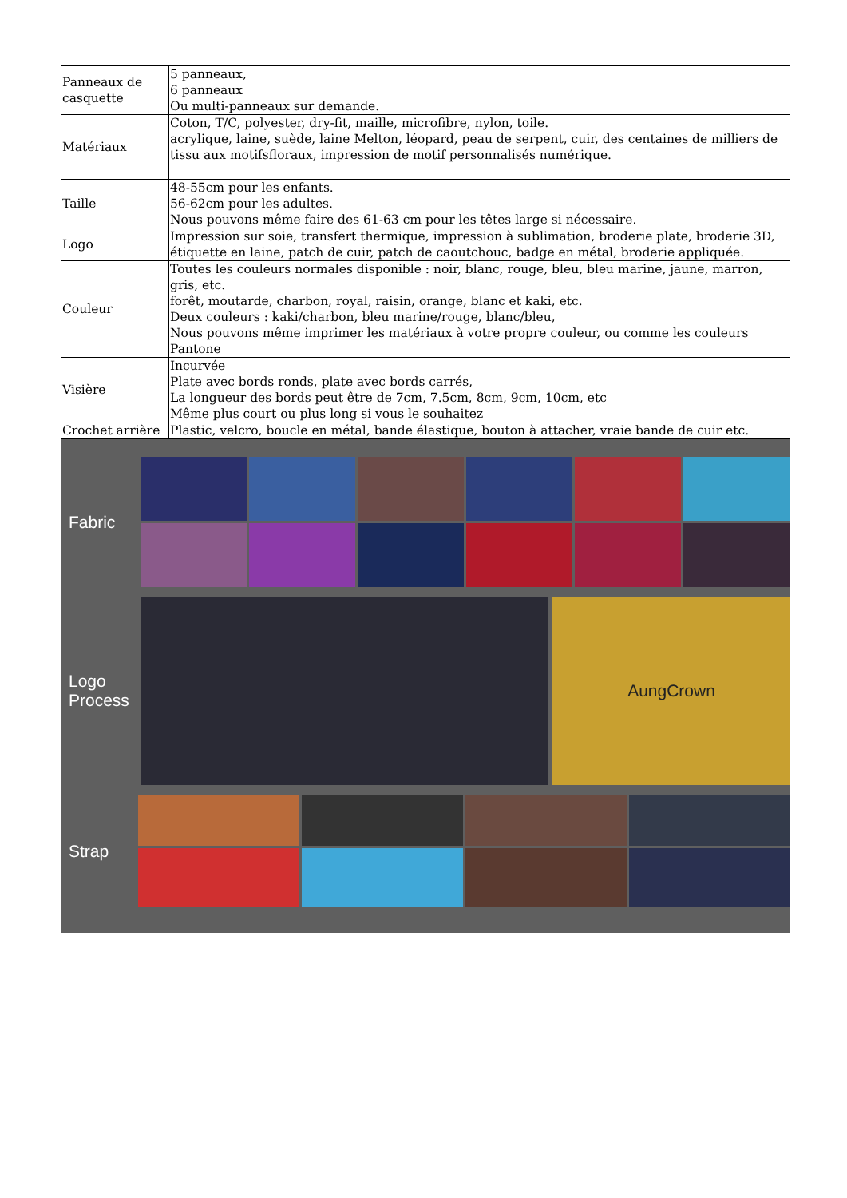| Panneaux de casquette | 5 panneaux, 6 panneaux Ou multi-panneaux sur demande. |
| Matériaux | Coton, T/C, polyester, dry-fit, maille, microfibre, nylon, toile. acrylique, laine, suède, laine Melton, léopard, peau de serpent, cuir, des centaines de milliers de tissu aux motifsfloraux, impression de motif personnalisés numérique. |
| Taille | 48-55cm pour les enfants. 56-62cm pour les adultes. Nous pouvons même faire des 61-63 cm pour les têtes large si nécessaire. |
| Logo | Impression sur soie, transfert thermique, impression à sublimation, broderie plate, broderie 3D, étiquette en laine, patch de cuir, patch de caoutchouc, badge en métal, broderie appliquée. |
| Couleur | Toutes les couleurs normales disponible : noir, blanc, rouge, bleu, bleu marine, jaune, marron, gris, etc. forêt, moutarde, charbon, royal, raisin, orange, blanc et kaki, etc. Deux couleurs : kaki/charbon, bleu marine/rouge, blanc/bleu, Nous pouvons même imprimer les matériaux à votre propre couleur, ou comme les couleurs Pantone |
| Visière | Incurvée Plate avec bords ronds, plate avec bords carrés, La longueur des bords peut être de 7cm, 7.5cm, 8cm, 9cm, 10cm, etc Même plus court ou plus long si vous le souhaitez |
| Crochet arrière | Plastic, velcro, boucle en métal, bande élastique, bouton à attacher, vraie bande de cuir etc. |
Fabric
Logo
Process
AungCrown
Strap